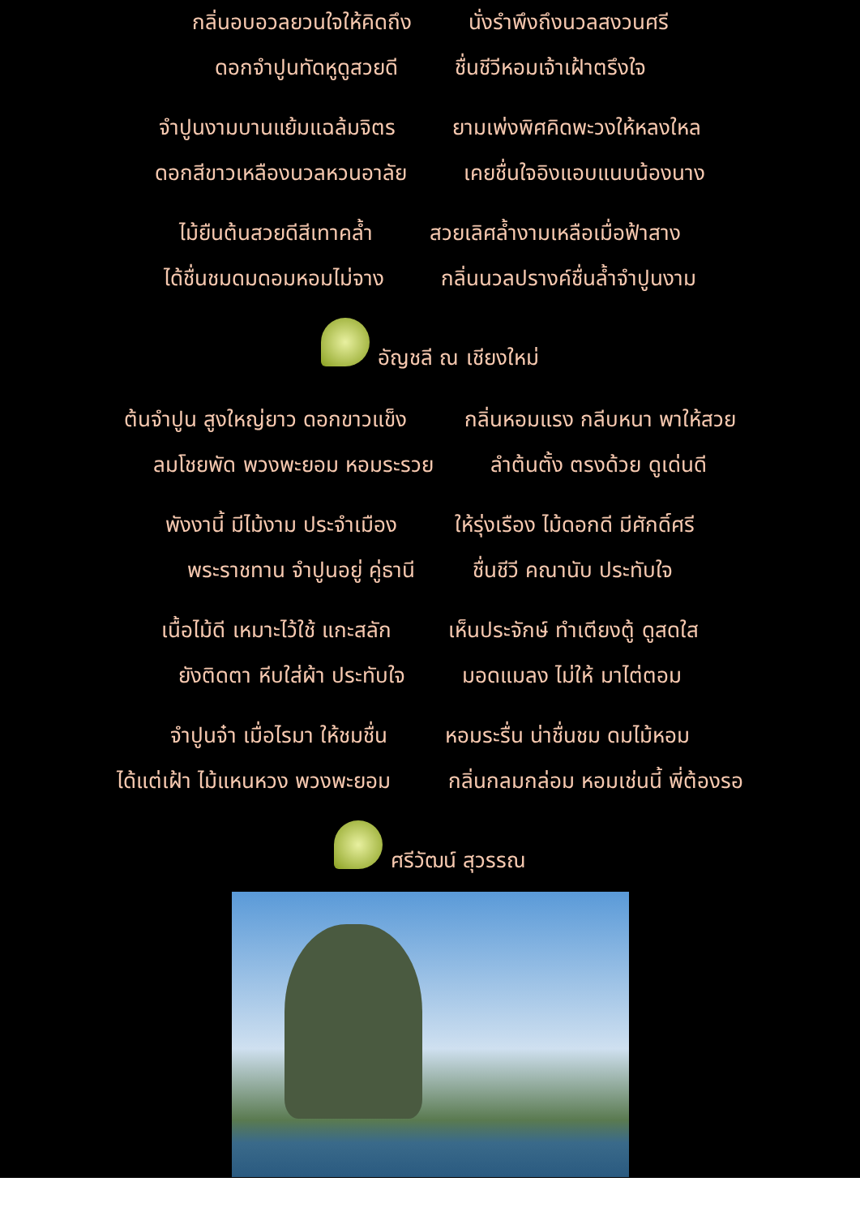กลิ่นอบอวลยวนใจให้คิดถึง นั่งรำพึงถึงนวลสงวนศรี
ดอกจำปูนทัดหูดูสวยดี ชื่นชีวีหอมเจ้าเฝ้าตรึงใจ
จำปูนงามบานแย้มแฉล้มจิตร ยามเพ่งพิศคิดพะวงให้หลงใหล
ดอกสีขาวเหลืองนวลหวนอาลัย เคยชื่นใจอิงแอบแนบน้องนาง
ไม้ยืนต้นสวยดีสีเทาคล้ำ สวยเลิศล้ำงามเหลือเมื่อฟ้าสาง
ได้ชื่นชมดมดอมหอมไม่จาง กลิ่นนวลปรางค์ชื่นล้ำจำปูนงาม
อัญชลี ณ เชียงใหม่
ต้นจำปูน สูงใหญ่ยาว ดอกขาวแข็ง กลิ่นหอมแรง กลีบหนา พาให้สวย
ลมโชยพัด พวงพะยอม หอมระรวย ลำต้นตั้ง ตรงด้วย ดูเด่นดี
พังงานี้ มีไม้งาม ประจำเมือง ให้รุ่งเรือง ไม้ดอกดี มีศักดิ์ศรี
พระราชทาน จำปูนอยู่ คู่ธานี ชื่นชีวี คณานับ ประทับใจ
เนื้อไม้ดี เหมาะไว้ใช้ แกะสลัก เห็นประจักษ์ ทำเตียงตู้ ดูสดใส
ยังติดตา หีบใส่ผ้า ประทับใจ มอดแมลง ไม่ให้ มาไต่ตอม
จำปูนจ๋า เมื่อไรมา ให้ชมชื่น หอมระรื่น น่าชื่นชม ดมไม้หอม
ได้แต่เฝ้า ไม้แหนหวง พวงพะยอม กลิ่นกลมกล่อม หอมเช่นนี้ พี่ต้องรอ
ศรีวัฒน์ สุวรรณ